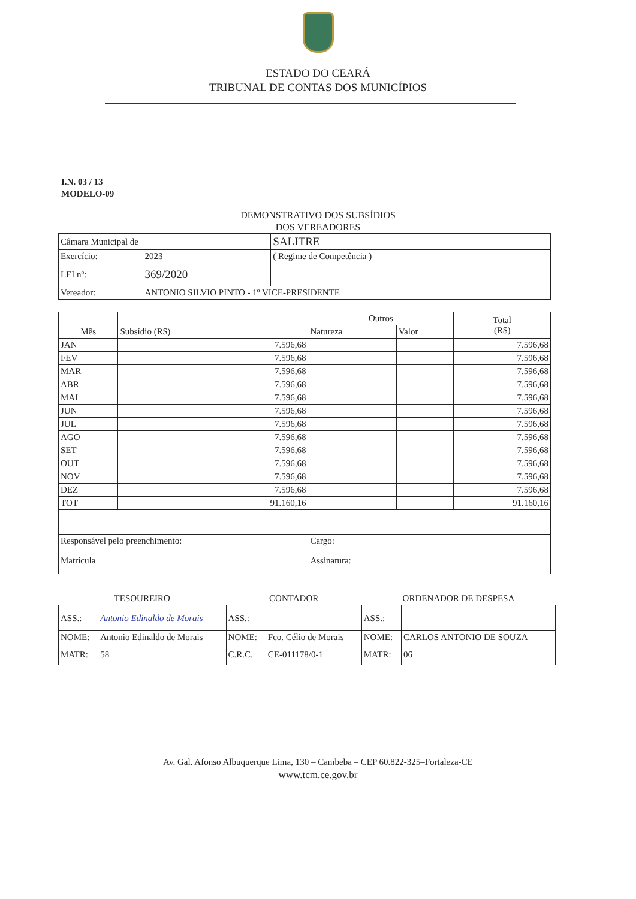ESTADO DO CEARÁ
TRIBUNAL DE CONTAS DOS MUNICÍPIOS
I.N. 03 / 13
MODELO-09
DEMONSTRATIVO DOS SUBSÍDIOS
DOS VEREADORES
| Câmara Municipal de | | SALITRE |
| Exercício: | 2023 | ( Regime de Competência ) |
| LEI nº: | 369/2020 | |
| Vereador: | ANTONIO SILVIO PINTO - 1º VICE-PRESIDENTE | |
| Mês | Subsídio (R$) | Outros | | Total (R$) |
| --- | --- | --- | --- | --- |
| | | Natureza | Valor | |
| JAN | 7.596,68 | | | 7.596,68 |
| FEV | 7.596,68 | | | 7.596,68 |
| MAR | 7.596,68 | | | 7.596,68 |
| ABR | 7.596,68 | | | 7.596,68 |
| MAI | 7.596,68 | | | 7.596,68 |
| JUN | 7.596,68 | | | 7.596,68 |
| JUL | 7.596,68 | | | 7.596,68 |
| AGO | 7.596,68 | | | 7.596,68 |
| SET | 7.596,68 | | | 7.596,68 |
| OUT | 7.596,68 | | | 7.596,68 |
| NOV | 7.596,68 | | | 7.596,68 |
| DEZ | 7.596,68 | | | 7.596,68 |
| TOT | 91.160,16 | | | 91.160,16 |
| Responsável pelo preenchimento: | | Cargo: | | |
| Matrícula | | Assinatura: | | |
| TESOUREIRO | | CONTADOR | | ORDENADOR DE DESPESA | |
| ASS.: | Antonio Edinaldo de Morais | ASS.: | | ASS.: | |
| NOME: | Antonio Edinaldo de Morais | NOME: | Fco. Célio de Morais | NOME: | CARLOS ANTONIO DE SOUZA |
| MATR: | 58 | C.R.C. | CE-011178/0-1 | MATR: | 06 |
Av. Gal. Afonso Albuquerque Lima, 130 – Cambeba – CEP 60.822-325–Fortaleza-CE
www.tcm.ce.gov.br